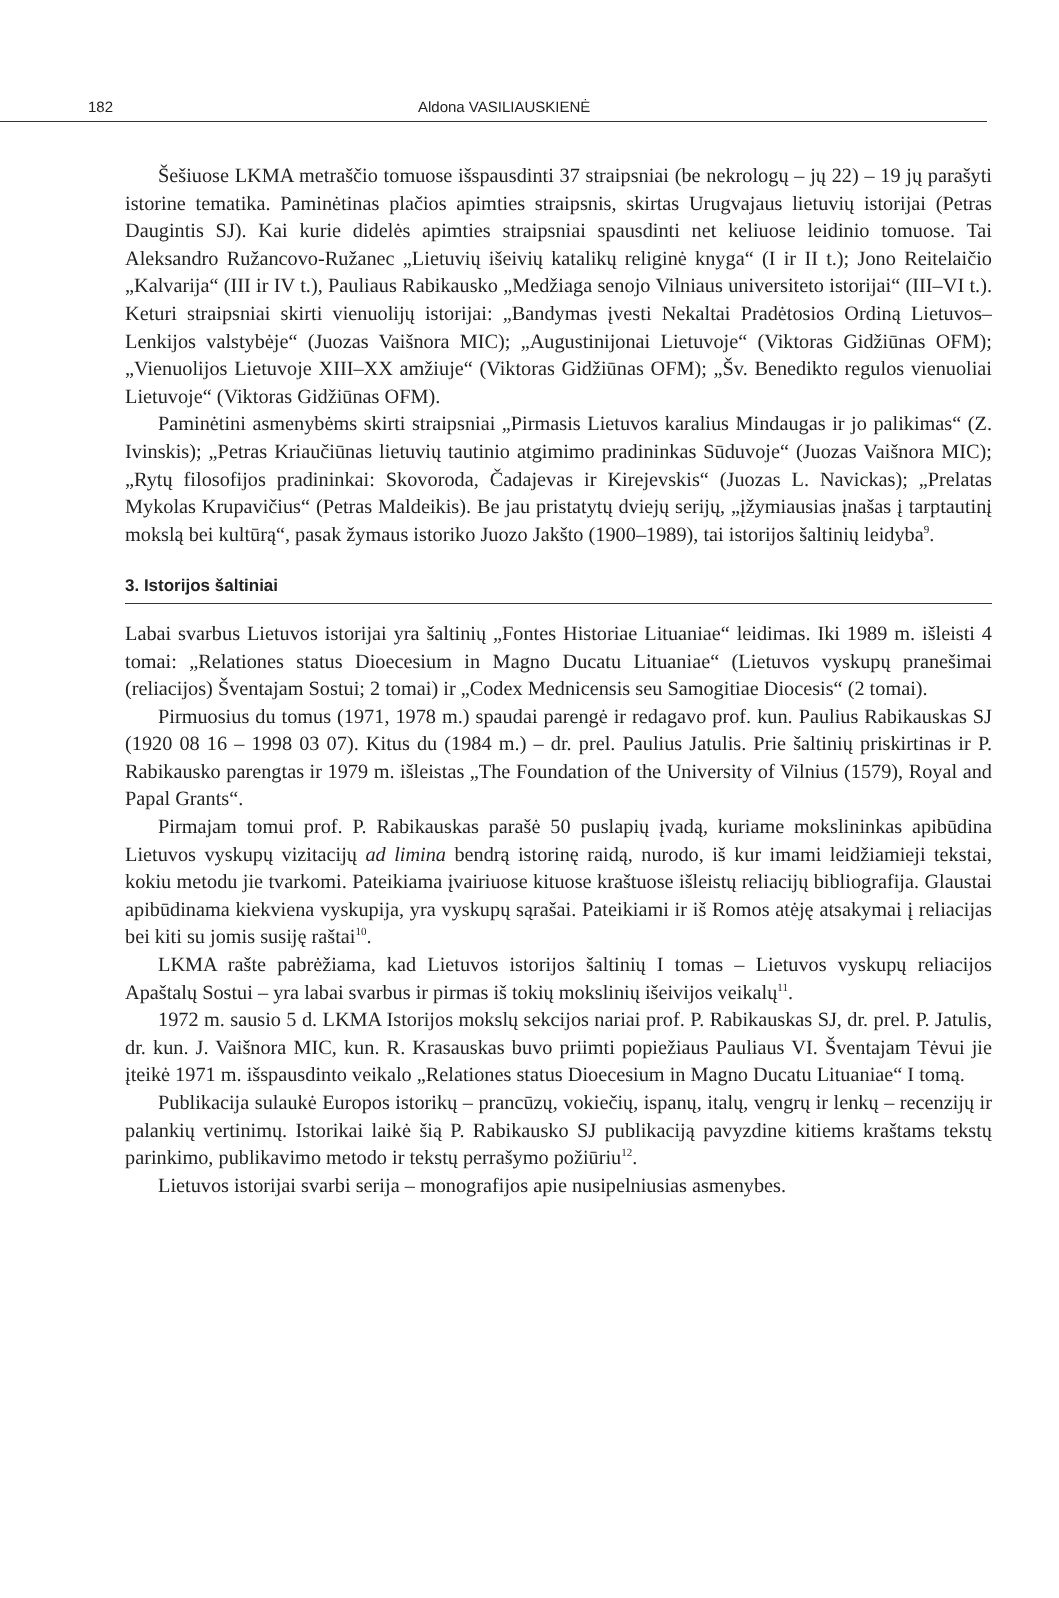182 Aldona VASILIAUSKIENĖ
Šešiuose LKMA metraščio tomuose išspausdinti 37 straipsniai (be nekrologų – jų 22) – 19 jų parašyti istorine tematika. Paminėtinas plačios apimties straipsnis, skirtas Urugvajaus lietuvių istorijai (Petras Daugintis SJ). Kai kurie didelės apimties straipsniai spausdinti net keliuose leidinio tomuose. Tai Aleksandro Ružancovo-Ružanec „Lietuvių išeivių katalikų religinė knyga“ (I ir II t.); Jono Reitelaičio „Kalvarija“ (III ir IV t.), Pauliaus Rabikausko „Medžiaga senojo Vilniaus universiteto istorijai“ (III–VI t.). Keturi straipsniai skirti vienuolijų istorijai: „Bandymas įvesti Nekaltai Pradėtosios Ordiną Lietuvos–Lenkijos valstybėje“ (Juozas Vaišnora MIC); „Augustinijonai Lietuvoje“ (Viktoras Gidžiūnas OFM); „Vienuolijos Lietuvoje XIII–XX amžiuje“ (Viktoras Gidžiūnas OFM); „Šv. Benedikto regulos vienuoliai Lietuvoje“ (Viktoras Gidžiūnas OFM).
Paminėtini asmenybėms skirti straipsniai „Pirmasis Lietuvos karalius Mindaugas ir jo palikimas“ (Z. Ivinskis); „Petras Kriaučiūnas lietuvių tautinio atgimimo pradininkas Sūduvoje“ (Juozas Vaišnora MIC); „Rytų filosofijos pradininkai: Skovoroda, Čadajevas ir Kirejevskis“ (Juozas L. Navickas); „Prelatas Mykolas Krupavičius“ (Petras Maldeikis). Be jau pristatytų dviejų serijų, „įžymiausias įnašas į tarptautinį mokslą bei kultūrą“, pasak žymaus istoriko Juozo Jakšto (1900–1989), tai istorijos šaltinių leidyba<sup>9</sup>.
3. Istorijos šaltiniai
Labai svarbus Lietuvos istorijai yra šaltinių „Fontes Historiae Lituaniae“ leidimas. Iki 1989 m. išleisti 4 tomai: „Relationes status Dioecesium in Magno Ducatu Lituaniae“ (Lietuvos vyskupų pranešimai (reliacijos) Šventajam Sostui; 2 tomai) ir „Codex Mednicensis seu Samogitiae Diocesis“ (2 tomai).
Pirmuosius du tomus (1971, 1978 m.) spaudai parengė ir redagavo prof. kun. Paulius Rabikauskas SJ (1920 08 16 – 1998 03 07). Kitus du (1984 m.) – dr. prel. Paulius Jatulis. Prie šaltinių priskirtinas ir P. Rabikausko parengtas ir 1979 m. išleistas „The Foundation of the University of Vilnius (1579), Royal and Papal Grants“.
Pirmajam tomui prof. P. Rabikauskas parašė 50 puslapių įvadą, kuriame mokslininkas apibūdina Lietuvos vyskupų vizitacijų ad limina bendrą istorinę raidą, nurodo, iš kur imami leidžiamieji tekstai, kokiu metodu jie tvarkomi. Pateikiama įvairiuose kituose kraštuose išleistų reliacijų bibliografija. Glaustai apibūdinama kiekviena vyskupija, yra vyskupų sąrašai. Pateikiami ir iš Romos atėję atsakymai į reliacijas bei kiti su jomis susiję raštai<sup>10</sup>.
LKMA rašte pabrėžiama, kad Lietuvos istorijos šaltinių I tomas – Lietuvos vyskupų reliacijos Apaštalų Sostui – yra labai svarbus ir pirmas iš tokių mokslinių išeivijos veikalų<sup>11</sup>.
1972 m. sausio 5 d. LKMA Istorijos mokslų sekcijos nariai prof. P. Rabikauskas SJ, dr. prel. P. Jatulis, dr. kun. J. Vaišnora MIC, kun. R. Krasauskas buvo priimti popiežiaus Pauliaus VI. Šventajam Tėvui jie įteikė 1971 m. išspausdinto veikalo „Relationes status Dioecesium in Magno Ducatu Lituaniae“ I tomą.
Publikacija sulaukė Europos istorikų – prancūzų, vokiečių, ispanų, italų, vengrų ir lenkų – recenzijų ir palankių vertinimų. Istorikai laikė šią P. Rabikausko SJ publikaciją pavyzdine kitiems kraštams tekstų parinkimo, publikavimo metodo ir tekstų perrašymo požiūriu<sup>12</sup>.
Lietuvos istorijai svarbi serija – monografijos apie nusipelniusias asmenybes.